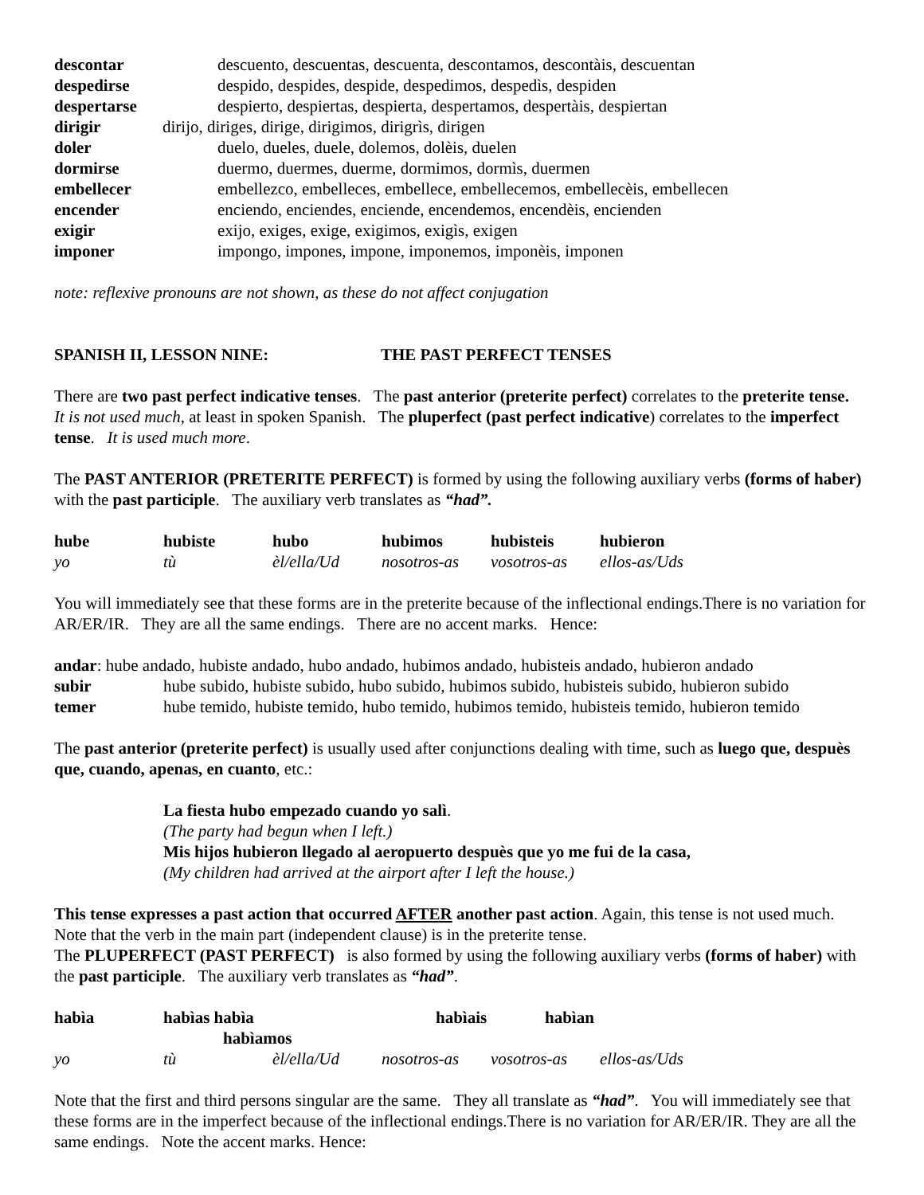| descontar | descuento, descuentas, descuenta, descontamos, descontàis, descuentan |
| despedirse | despido, despides, despide, despedimos, despedìs, despiden |
| despertarse | despierto, despiertas, despierta, despertamos, despertàis, despiertan |
| dirigir dirijo, diriges, dirige, dirigimos, dirigrìs, dirigen | |
| doler | duelo, dueles, duele, dolemos, dolèis, duelen |
| dormirse | duermo, duermes, duerme, dormimos, dormìs, duermen |
| embellecer | embellezco, embelleces, embellece, embellecemos, embellecèis, embellecen |
| encender | enciendo, enciendes, enciende, encendemos, encendèis, encienden |
| exigir | exijo, exiges, exige, exigimos, exigìs, exigen |
| imponer | impongo, impones, impone, imponemos, imponèis, imponen |
note: reflexive pronouns are not shown, as these do not affect conjugation
SPANISH II, LESSON NINE: THE PAST PERFECT TENSES
There are two past perfect indicative tenses. The past anterior (preterite perfect) correlates to the preterite tense. It is not used much, at least in spoken Spanish. The pluperfect (past perfect indicative) correlates to the imperfect tense. It is used much more.
The PAST ANTERIOR (PRETERITE PERFECT) is formed by using the following auxiliary verbs (forms of haber) with the past participle. The auxiliary verb translates as “had”.
| hube | hubiste | hubo | hubimos | hubisteis | hubieron |
| yo | tù | èl/ella/Ud | nosotros-as | vosotros-as | ellos-as/Uds |
You will immediately see that these forms are in the preterite because of the inflectional endings.There is no variation for AR/ER/IR. They are all the same endings. There are no accent marks. Hence:
andar: hube andado, hubiste andado, hubo andado, hubimos andado, hubisteis andado, hubieron andado
subir hube subido, hubiste subido, hubo subido, hubimos subido, hubisteis subido, hubieron subido
temer hube temido, hubiste temido, hubo temido, hubimos temido, hubisteis temido, hubieron temido
The past anterior (preterite perfect) is usually used after conjunctions dealing with time, such as luego que, despuès que, cuando, apenas, en cuanto, etc.:
La fiesta hubo empezado cuando yo salì.
(The party had begun when I left.)
Mis hijos hubieron llegado al aeropuerto despuès que yo me fui de la casa,
(My children had arrived at the airport after I left the house.)
This tense expresses a past action that occurred AFTER another past action. Again, this tense is not used much. Note that the verb in the main part (independent clause) is in the preterite tense.
The PLUPERFECT (PAST PERFECT) is also formed by using the following auxiliary verbs (forms of haber) with the past participle. The auxiliary verb translates as “had”.
| habìa | habìas habìa habìamos | | habìais | habìan | |
| yo | tù | èl/ella/Ud | nosotros-as | vosotros-as | ellos-as/Uds |
Note that the first and third persons singular are the same. They all translate as “had”. You will immediately see that these forms are in the imperfect because of the inflectional endings.There is no variation for AR/ER/IR. They are all the same endings. Note the accent marks. Hence: